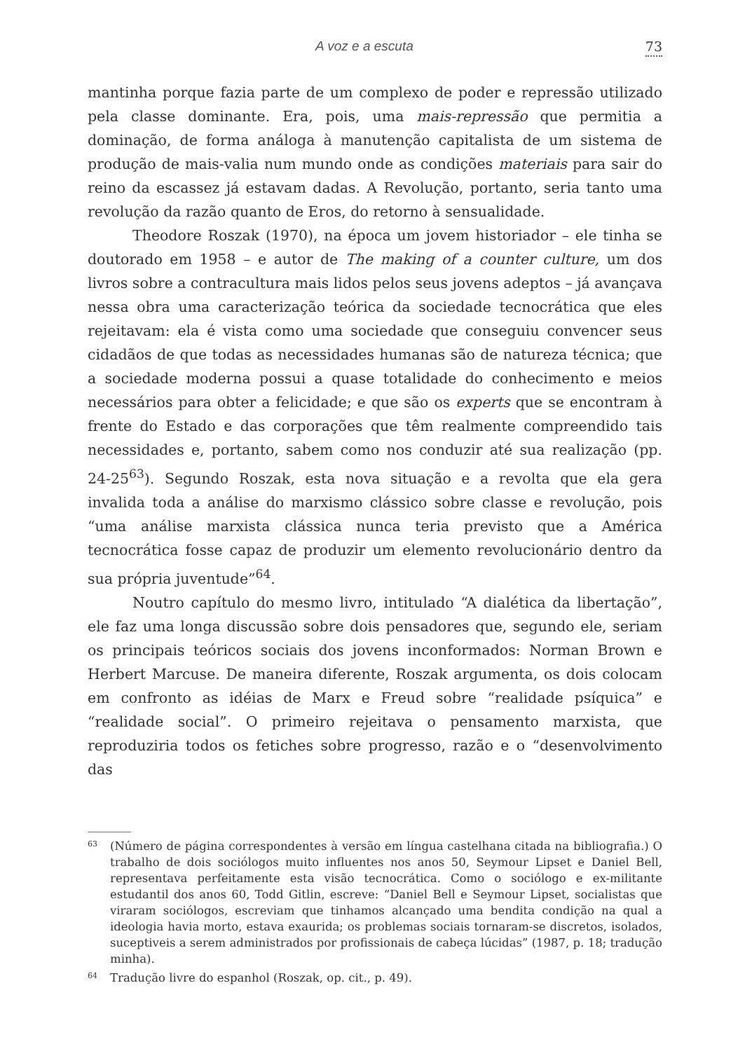A voz e a escuta 73
mantinha porque fazia parte de um complexo de poder e repressão utilizado pela classe dominante. Era, pois, uma mais-repressão que permitia a dominação, de forma análoga à manutenção capitalista de um sistema de produção de mais-valia num mundo onde as condições materiais para sair do reino da escassez já estavam dadas. A Revolução, portanto, seria tanto uma revolução da razão quanto de Eros, do retorno à sensualidade.
Theodore Roszak (1970), na época um jovem historiador – ele tinha se doutorado em 1958 – e autor de The making of a counter culture, um dos livros sobre a contracultura mais lidos pelos seus jovens adeptos – já avançava nessa obra uma caracterização teórica da sociedade tecnocrática que eles rejeitavam: ela é vista como uma sociedade que conseguiu convencer seus cidadãos de que todas as necessidades humanas são de natureza técnica; que a sociedade moderna possui a quase totalidade do conhecimento e meios necessários para obter a felicidade; e que são os experts que se encontram à frente do Estado e das corporações que têm realmente compreendido tais necessidades e, portanto, sabem como nos conduzir até sua realização (pp. 24-25<sup>63</sup>). Segundo Roszak, esta nova situação e a revolta que ela gera invalida toda a análise do marxismo clássico sobre classe e revolução, pois “uma análise marxista clássica nunca teria previsto que a América tecnocrática fosse capaz de produzir um elemento revolucionário dentro da sua própria juventude”<sup>64</sup>.
Noutro capítulo do mesmo livro, intitulado “A dialética da libertação”, ele faz uma longa discussão sobre dois pensadores que, segundo ele, seriam os principais teóricos sociais dos jovens inconformados: Norman Brown e Herbert Marcuse. De maneira diferente, Roszak argumenta, os dois colocam em confronto as idéias de Marx e Freud sobre “realidade psíquica” e “realidade social”. O primeiro rejeitava o pensamento marxista, que reproduziria todos os fetiches sobre progresso, razão e o “desenvolvimento das
63 (Número de página correspondentes à versão em língua castelhana citada na bibliografia.) O trabalho de dois sociólogos muito influentes nos anos 50, Seymour Lipset e Daniel Bell, representava perfeitamente esta visão tecnocrática. Como o sociólogo e ex-militante estudantil dos anos 60, Todd Gitlin, escreve: “Daniel Bell e Seymour Lipset, socialistas que viraram sociólogos, escreviam que tinhamos alcançado uma bendita condição na qual a ideologia havia morto, estava exaurida; os problemas sociais tornaram-se discretos, isolados, suceptiveis a serem administrados por profissionais de cabeça lúcidas” (1987, p. 18; tradução minha).
64 Tradução livre do espanhol (Roszak, op. cit., p. 49).